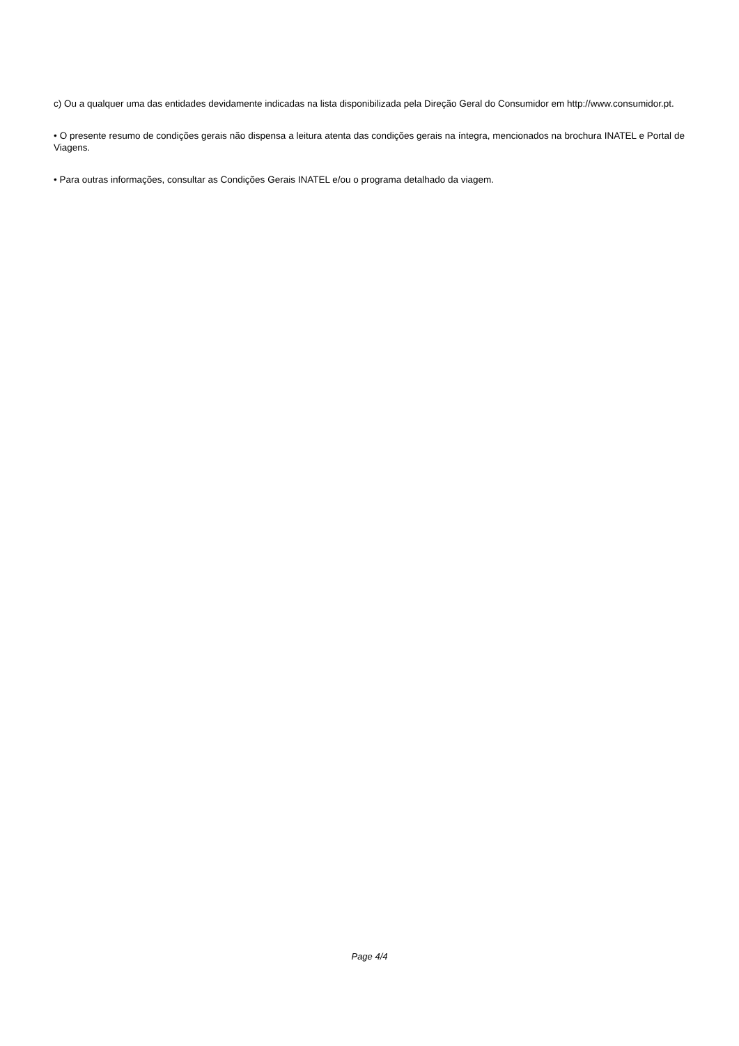c) Ou a qualquer uma das entidades devidamente indicadas na lista disponibilizada pela Direção Geral do Consumidor em http://www.consumidor.pt.
• O presente resumo de condições gerais não dispensa a leitura atenta das condições gerais na íntegra, mencionados na brochura INATEL e Portal de Viagens.
• Para outras informações, consultar as Condições Gerais INATEL e/ou o programa detalhado da viagem.
Page 4/4